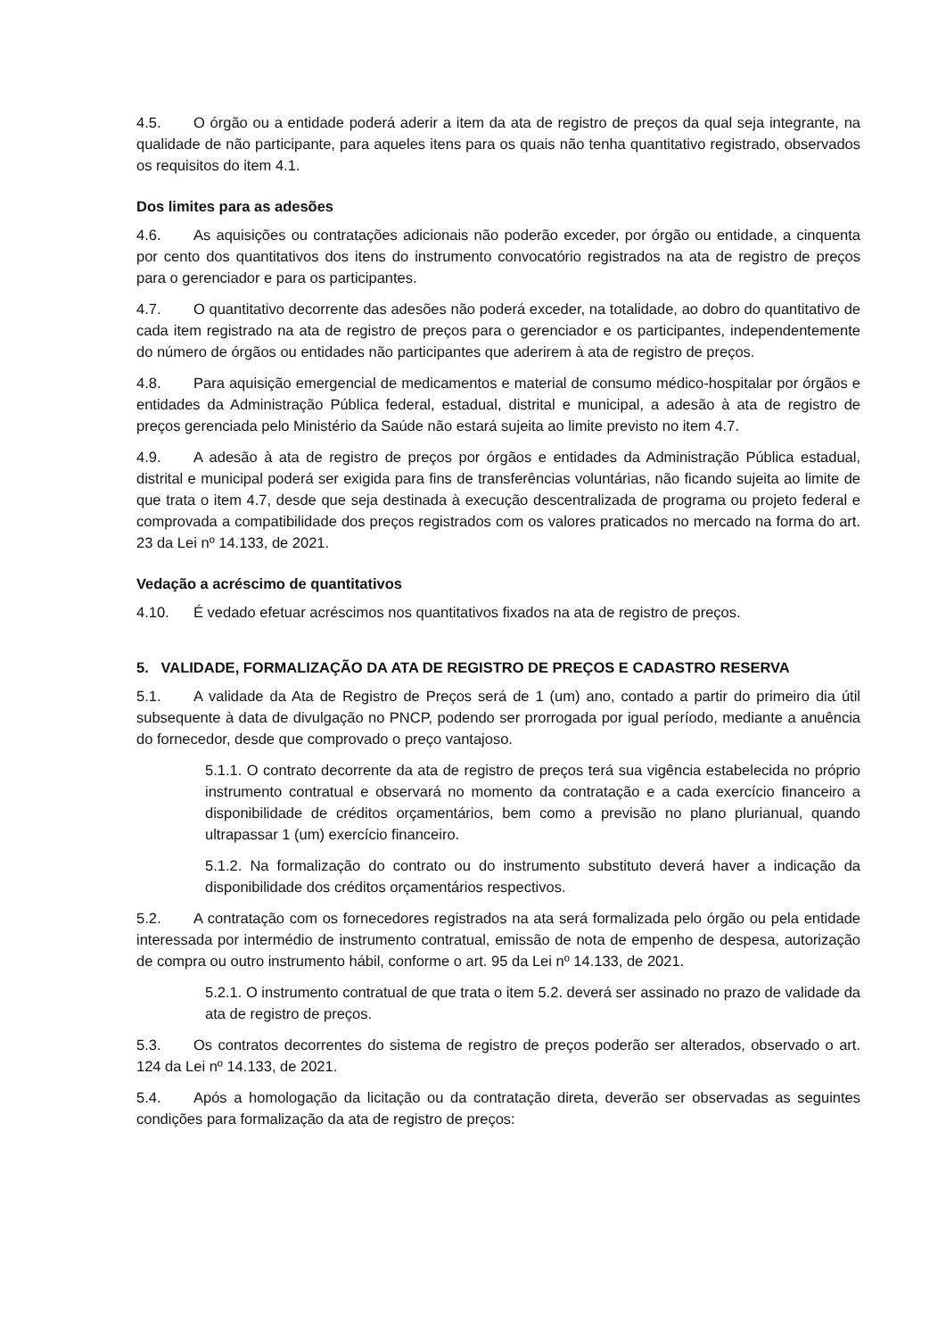4.5. O órgão ou a entidade poderá aderir a item da ata de registro de preços da qual seja integrante, na qualidade de não participante, para aqueles itens para os quais não tenha quantitativo registrado, observados os requisitos do item 4.1.
Dos limites para as adesões
4.6. As aquisições ou contratações adicionais não poderão exceder, por órgão ou entidade, a cinquenta por cento dos quantitativos dos itens do instrumento convocatório registrados na ata de registro de preços para o gerenciador e para os participantes.
4.7. O quantitativo decorrente das adesões não poderá exceder, na totalidade, ao dobro do quantitativo de cada item registrado na ata de registro de preços para o gerenciador e os participantes, independentemente do número de órgãos ou entidades não participantes que aderirem à ata de registro de preços.
4.8. Para aquisição emergencial de medicamentos e material de consumo médico-hospitalar por órgãos e entidades da Administração Pública federal, estadual, distrital e municipal, a adesão à ata de registro de preços gerenciada pelo Ministério da Saúde não estará sujeita ao limite previsto no item 4.7.
4.9. A adesão à ata de registro de preços por órgãos e entidades da Administração Pública estadual, distrital e municipal poderá ser exigida para fins de transferências voluntárias, não ficando sujeita ao limite de que trata o item 4.7, desde que seja destinada à execução descentralizada de programa ou projeto federal e comprovada a compatibilidade dos preços registrados com os valores praticados no mercado na forma do art. 23 da Lei nº 14.133, de 2021.
Vedação a acréscimo de quantitativos
4.10. É vedado efetuar acréscimos nos quantitativos fixados na ata de registro de preços.
5. VALIDADE, FORMALIZAÇÃO DA ATA DE REGISTRO DE PREÇOS E CADASTRO RESERVA
5.1. A validade da Ata de Registro de Preços será de 1 (um) ano, contado a partir do primeiro dia útil subsequente à data de divulgação no PNCP, podendo ser prorrogada por igual período, mediante a anuência do fornecedor, desde que comprovado o preço vantajoso.
5.1.1. O contrato decorrente da ata de registro de preços terá sua vigência estabelecida no próprio instrumento contratual e observará no momento da contratação e a cada exercício financeiro a disponibilidade de créditos orçamentários, bem como a previsão no plano plurianual, quando ultrapassar 1 (um) exercício financeiro.
5.1.2. Na formalização do contrato ou do instrumento substituto deverá haver a indicação da disponibilidade dos créditos orçamentários respectivos.
5.2. A contratação com os fornecedores registrados na ata será formalizada pelo órgão ou pela entidade interessada por intermédio de instrumento contratual, emissão de nota de empenho de despesa, autorização de compra ou outro instrumento hábil, conforme o art. 95 da Lei nº 14.133, de 2021.
5.2.1. O instrumento contratual de que trata o item 5.2. deverá ser assinado no prazo de validade da ata de registro de preços.
5.3. Os contratos decorrentes do sistema de registro de preços poderão ser alterados, observado o art. 124 da Lei nº 14.133, de 2021.
5.4. Após a homologação da licitação ou da contratação direta, deverão ser observadas as seguintes condições para formalização da ata de registro de preços: